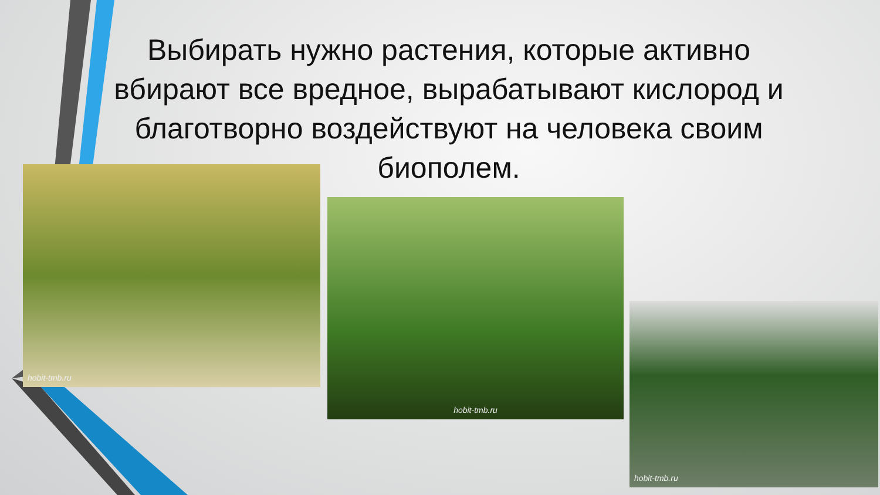Выбирать нужно растения, которые активно вбирают все вредное, вырабатывают кислород и благотворно воздействуют на человека своим биополем.
hobit-tmb.ru
hobit-tmb.ru
hobit-tmb.ru